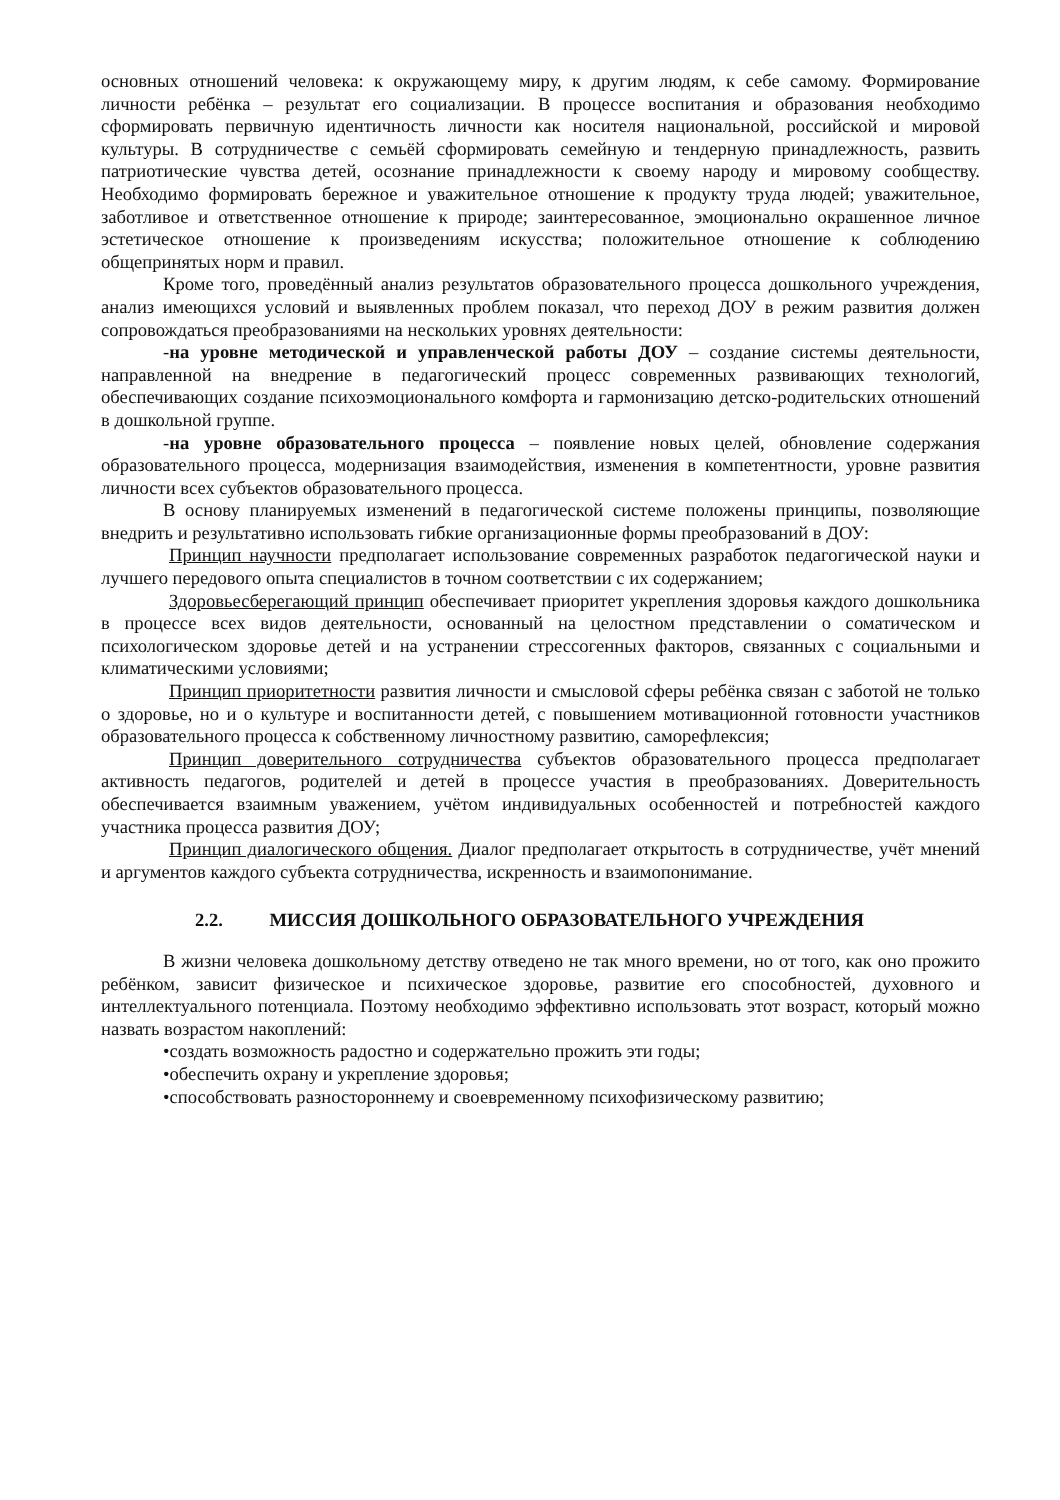основных отношений человека: к окружающему миру, к другим людям, к себе самому. Формирование личности ребёнка – результат его социализации. В процессе воспитания и образования необходимо сформировать первичную идентичность личности как носителя национальной, российской и мировой культуры. В сотрудничестве с семьёй сформировать семейную и тендерную принадлежность, развить патриотические чувства детей, осознание принадлежности к своему народу и мировому сообществу. Необходимо формировать бережное и уважительное отношение к продукту труда людей; уважительное, заботливое и ответственное отношение к природе; заинтересованное, эмоционально окрашенное личное эстетическое отношение к произведениям искусства; положительное отношение к соблюдению общепринятых норм и правил.
Кроме того, проведённый анализ результатов образовательного процесса дошкольного учреждения, анализ имеющихся условий и выявленных проблем показал, что переход ДОУ в режим развития должен сопровождаться преобразованиями на нескольких уровнях деятельности:
-на уровне методической и управленческой работы ДОУ – создание системы деятельности, направленной на внедрение в педагогический процесс современных развивающих технологий, обеспечивающих создание психоэмоционального комфорта и гармонизацию детско-родительских отношений в дошкольной группе.
-на уровне образовательного процесса – появление новых целей, обновление содержания образовательного процесса, модернизация взаимодействия, изменения в компетентности, уровне развития личности всех субъектов образовательного процесса.
В основу планируемых изменений в педагогической системе положены принципы, позволяющие внедрить и результативно использовать гибкие организационные формы преобразований в ДОУ:
Принцип научности предполагает использование современных разработок педагогической науки и лучшего передового опыта специалистов в точном соответствии с их содержанием;
Здоровьесберегающий принцип обеспечивает приоритет укрепления здоровья каждого дошкольника в процессе всех видов деятельности, основанный на целостном представлении о соматическом и психологическом здоровье детей и на устранении стрессогенных факторов, связанных с социальными и климатическими условиями;
Принцип приоритетности развития личности и смысловой сферы ребёнка связан с заботой не только о здоровье, но и о культуре и воспитанности детей, с повышением мотивационной готовности участников образовательного процесса к собственному личностному развитию, саморефлексия;
Принцип доверительного сотрудничества субъектов образовательного процесса предполагает активность педагогов, родителей и детей в процессе участия в преобразованиях. Доверительность обеспечивается взаимным уважением, учётом индивидуальных особенностей и потребностей каждого участника процесса развития ДОУ;
Принцип диалогического общения. Диалог предполагает открытость в сотрудничестве, учёт мнений и аргументов каждого субъекта сотрудничества, искренность и взаимопонимание.
2.2. МИССИЯ ДОШКОЛЬНОГО ОБРАЗОВАТЕЛЬНОГО УЧРЕЖДЕНИЯ
В жизни человека дошкольному детству отведено не так много времени, но от того, как оно прожито ребёнком, зависит физическое и психическое здоровье, развитие его способностей, духовного и интеллектуального потенциала. Поэтому необходимо эффективно использовать этот возраст, который можно назвать возрастом накоплений:
•создать возможность радостно и содержательно прожить эти годы;
•обеспечить охрану и укрепление здоровья;
•способствовать разностороннему и своевременному психофизическому развитию;